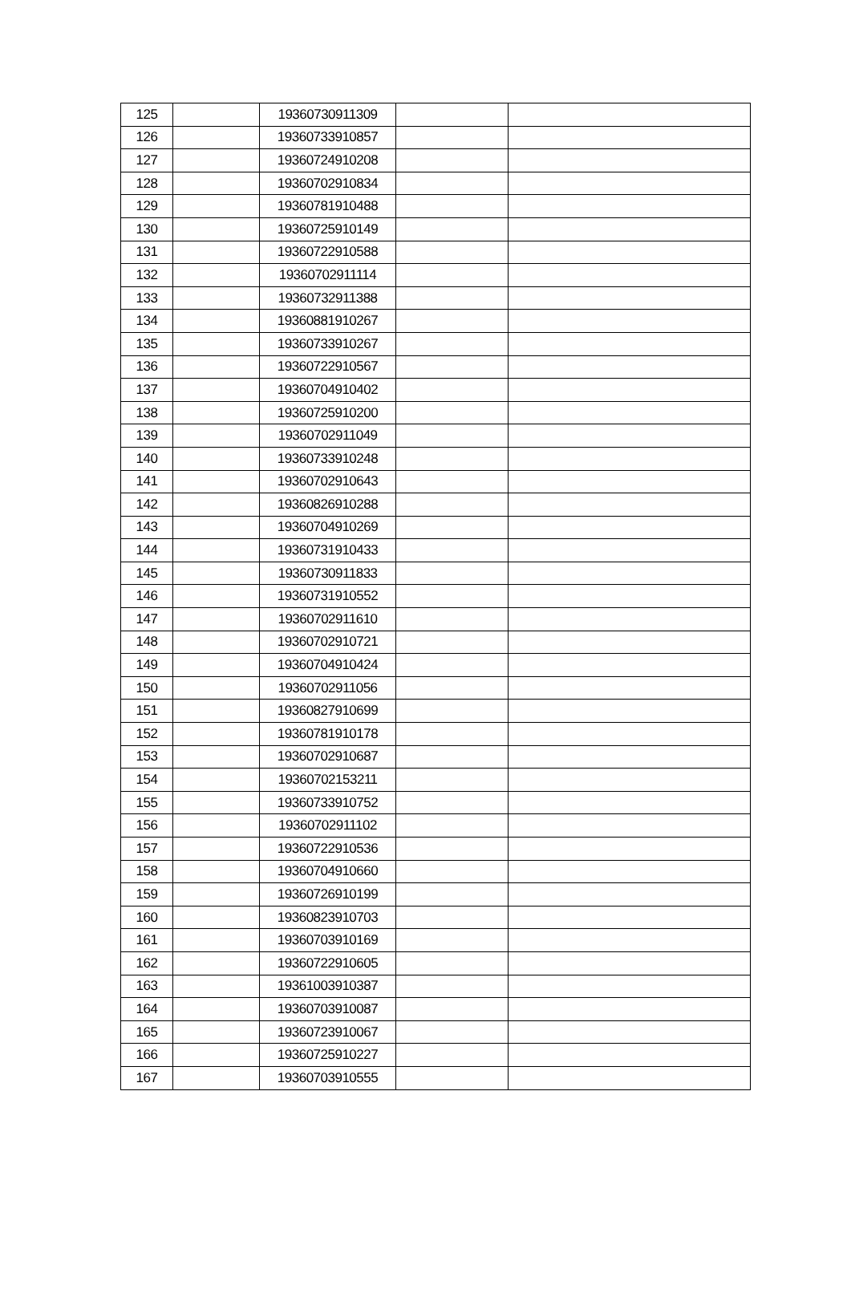| 125 | | 19360730911309 | | |
| 126 | | 19360733910857 | | |
| 127 | | 19360724910208 | | |
| 128 | | 19360702910834 | | |
| 129 | | 19360781910488 | | |
| 130 | | 19360725910149 | | |
| 131 | | 19360722910588 | | |
| 132 | | 19360702911114 | | |
| 133 | | 19360732911388 | | |
| 134 | | 19360881910267 | | |
| 135 | | 19360733910267 | | |
| 136 | | 19360722910567 | | |
| 137 | | 19360704910402 | | |
| 138 | | 19360725910200 | | |
| 139 | | 19360702911049 | | |
| 140 | | 19360733910248 | | |
| 141 | | 19360702910643 | | |
| 142 | | 19360826910288 | | |
| 143 | | 19360704910269 | | |
| 144 | | 19360731910433 | | |
| 145 | | 19360730911833 | | |
| 146 | | 19360731910552 | | |
| 147 | | 19360702911610 | | |
| 148 | | 19360702910721 | | |
| 149 | | 19360704910424 | | |
| 150 | | 19360702911056 | | |
| 151 | | 19360827910699 | | |
| 152 | | 19360781910178 | | |
| 153 | | 19360702910687 | | |
| 154 | | 19360702153211 | | |
| 155 | | 19360733910752 | | |
| 156 | | 19360702911102 | | |
| 157 | | 19360722910536 | | |
| 158 | | 19360704910660 | | |
| 159 | | 19360726910199 | | |
| 160 | | 19360823910703 | | |
| 161 | | 19360703910169 | | |
| 162 | | 19360722910605 | | |
| 163 | | 19361003910387 | | |
| 164 | | 19360703910087 | | |
| 165 | | 19360723910067 | | |
| 166 | | 19360725910227 | | |
| 167 | | 19360703910555 | | |